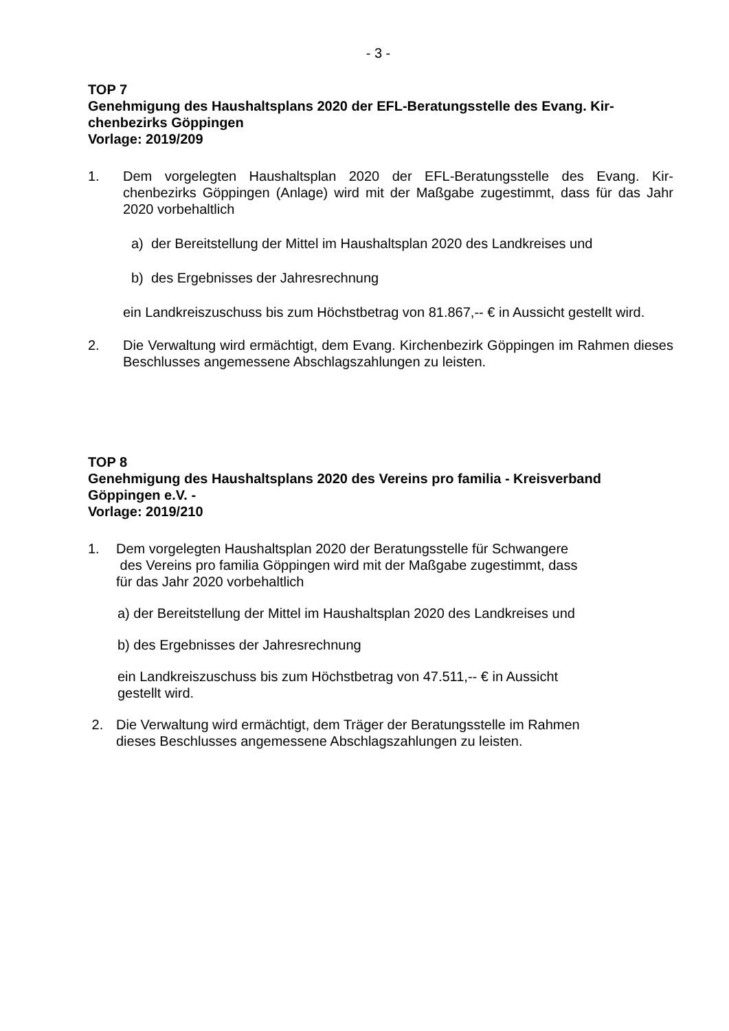- 3 -
TOP 7
Genehmigung des Haushaltsplans 2020 der EFL-Beratungsstelle des Evang. Kir-chenbezirks Göppingen
Vorlage: 2019/209
1. Dem vorgelegten Haushaltsplan 2020 der EFL-Beratungsstelle des Evang. Kir-chenbezirks Göppingen (Anlage) wird mit der Maßgabe zugestimmt, dass für das Jahr 2020 vorbehaltlich
a) der Bereitstellung der Mittel im Haushaltsplan 2020 des Landkreises und
b) des Ergebnisses der Jahresrechnung
ein Landkreiszuschuss bis zum Höchstbetrag von 81.867,-- € in Aussicht gestellt wird.
2. Die Verwaltung wird ermächtigt, dem Evang. Kirchenbezirk Göppingen im Rahmen dieses Beschlusses angemessene Abschlagszahlungen zu leisten.
TOP 8
Genehmigung des Haushaltsplans 2020 des Vereins pro familia - Kreisverband Göppingen e.V. -
Vorlage: 2019/210
1. Dem vorgelegten Haushaltsplan 2020 der Beratungsstelle für Schwangere
des Vereins pro familia Göppingen wird mit der Maßgabe zugestimmt, dass
für das Jahr 2020 vorbehaltlich
a) der Bereitstellung der Mittel im Haushaltsplan 2020 des Landkreises und
b) des Ergebnisses der Jahresrechnung
ein Landkreiszuschuss bis zum Höchstbetrag von 47.511,-- € in Aussicht
gestellt wird.
2. Die Verwaltung wird ermächtigt, dem Träger der Beratungsstelle im Rahmen
dieses Beschlusses angemessene Abschlagszahlungen zu leisten.